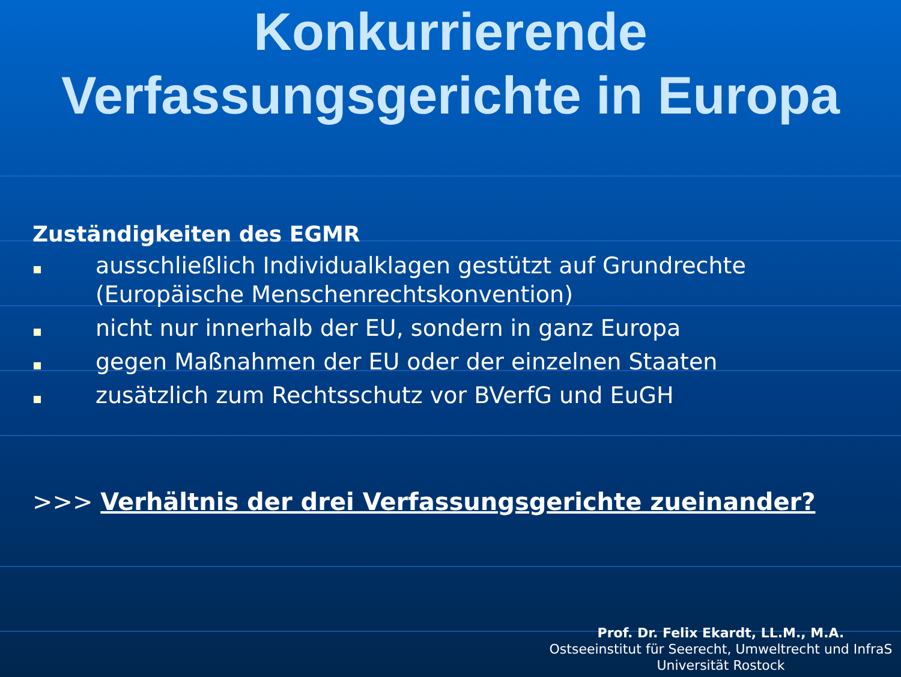Konkurrierende
Verfassungsgerichte in Europa
Zuständigkeiten des EGMR
ausschließlich Individualklagen gestützt auf Grundrechte (Europäische Menschenrechtskonvention)
nicht nur innerhalb der EU, sondern in ganz Europa
gegen Maßnahmen der EU oder der einzelnen Staaten
zusätzlich zum Rechtsschutz vor BVerfG und EuGH
>>> Verhältnis der drei Verfassungsgerichte zueinander?
Prof. Dr. Felix Ekardt, LL.M., M.A.
Ostseeinstitut für Seerecht, Umweltrecht und InfraS
Universität Rostock